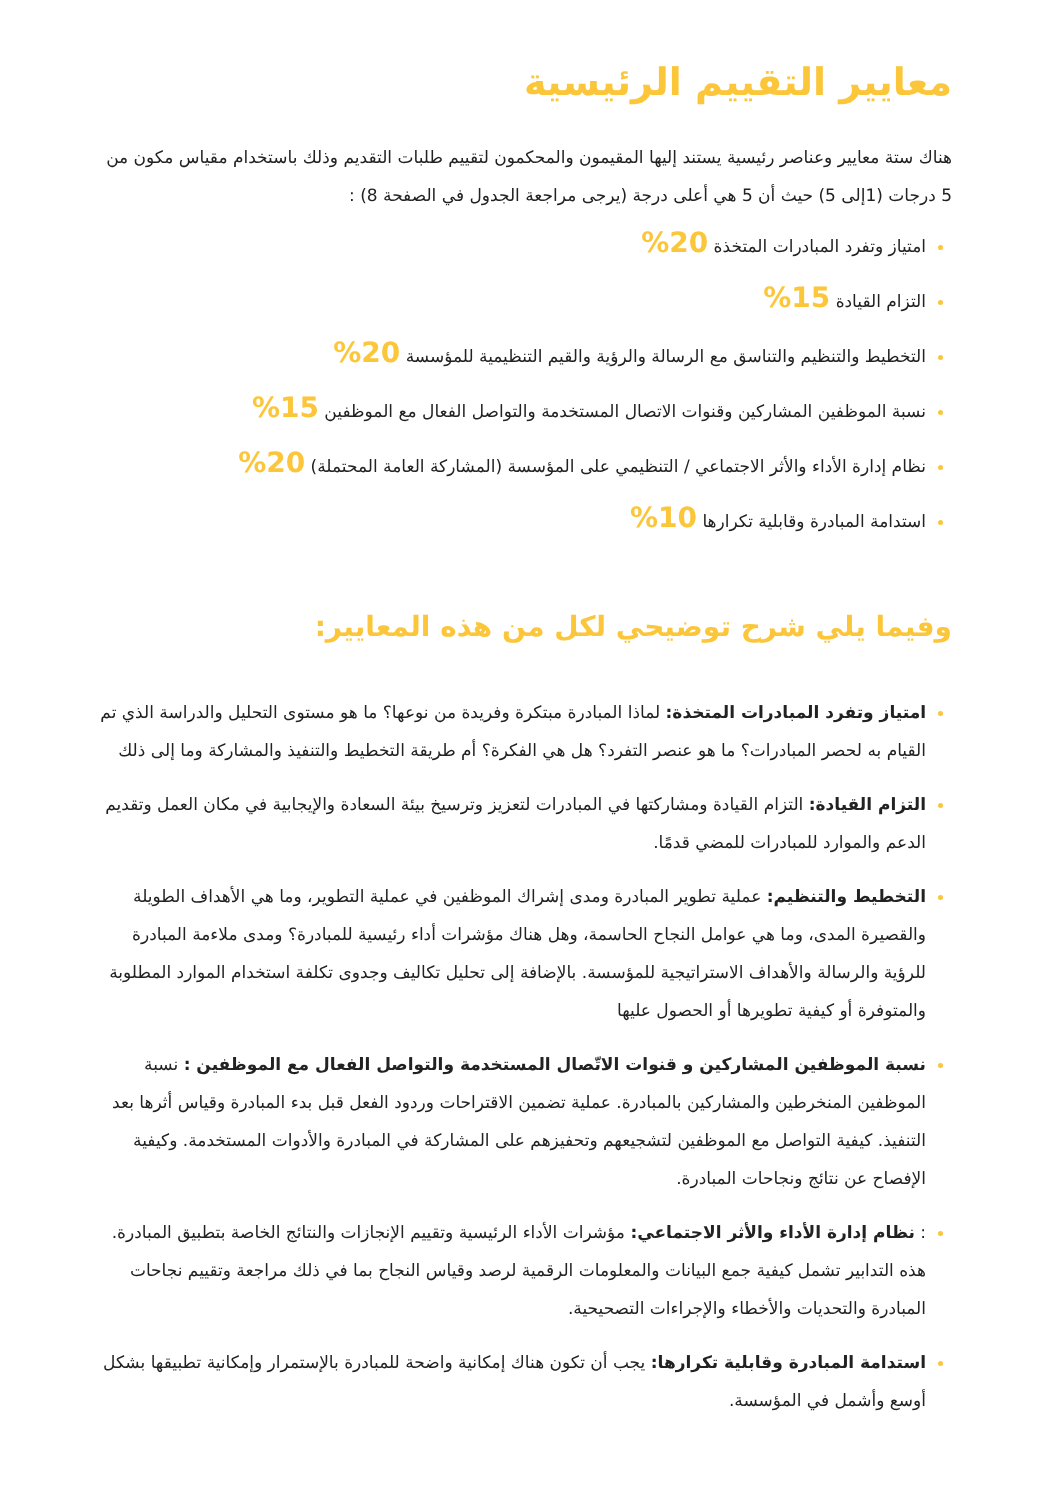معايير التقييم الرئيسية
هناك ستة معايير وعناصر رئيسية يستند إليها المقيمون والمحكمون لتقييم طلبات التقديم وذلك باستخدام مقياس مكون من 5 درجات (1إلى 5) حيث أن 5 هي أعلى درجة (يرجى مراجعة الجدول في الصفحة 8) :
امتياز وتفرد المبادرات المتخذة 20%
التزام القيادة 15%
التخطيط والتنظيم والتناسق مع الرسالة والرؤية والقيم التنظيمية للمؤسسة 20%
نسبة الموظفين المشاركين وقنوات الاتصال المستخدمة والتواصل الفعال مع الموظفين 15%
نظام إدارة الأداء والأثر الاجتماعي / التنظيمي على المؤسسة (المشاركة العامة المحتملة) 20%
استدامة المبادرة وقابلية تكرارها 10%
وفيما يلي شرح توضيحي لكل من هذه المعايير:
امتياز وتفرد المبادرات المتخذة: لماذا المبادرة مبتكرة وفريدة من نوعها؟ ما هو مستوى التحليل والدراسة الذي تم القيام به لحصر المبادرات؟ ما هو عنصر التفرد؟ هل هي الفكرة؟ أم طريقة التخطيط والتنفيذ والمشاركة وما إلى ذلك
التزام القيادة: التزام القيادة ومشاركتها في المبادرات لتعزيز وترسيخ بيئة السعادة والإيجابية في مكان العمل وتقديم الدعم والموارد للمبادرات للمضي قدمًا.
التخطيط والتنظيم: عملية تطوير المبادرة ومدى إشراك الموظفين في عملية التطوير، وما هي الأهداف الطويلة والقصيرة المدى، وما هي عوامل النجاح الحاسمة، وهل هناك مؤشرات أداء رئيسية للمبادرة؟ ومدى ملاءمة المبادرة للرؤية والرسالة والأهداف الاستراتيجية للمؤسسة. بالإضافة إلى تحليل تكاليف وجدوى تكلفة استخدام الموارد المطلوبة والمتوفرة أو كيفية تطويرها أو الحصول عليها
نسبة الموظفين المشاركين و قنوات الاتّصال المستخدمة والتواصل الفعال مع الموظفين : نسبة الموظفين المنخرطين والمشاركين بالمبادرة. عملية تضمين الاقتراحات وردود الفعل قبل بدء المبادرة وقياس أثرها بعد التنفيذ. كيفية التواصل مع الموظفين لتشجيعهم وتحفيزهم على المشاركة في المبادرة والأدوات المستخدمة. وكيفية الإفصاح عن نتائج ونجاحات المبادرة.
: نظام إدارة الأداء والأثر الاجتماعي: مؤشرات الأداء الرئيسية وتقييم الإنجازات والنتائج الخاصة بتطبيق المبادرة. هذه التدابير تشمل كيفية جمع البيانات والمعلومات الرقمية لرصد وقياس النجاح بما في ذلك مراجعة وتقييم نجاحات المبادرة والتحديات والأخطاء والإجراءات التصحيحية.
استدامة المبادرة وقابلية تكرارها: يجب أن تكون هناك إمكانية واضحة للمبادرة بالإستمرار وإمكانية تطبيقها بشكل أوسع وأشمل في المؤسسة.